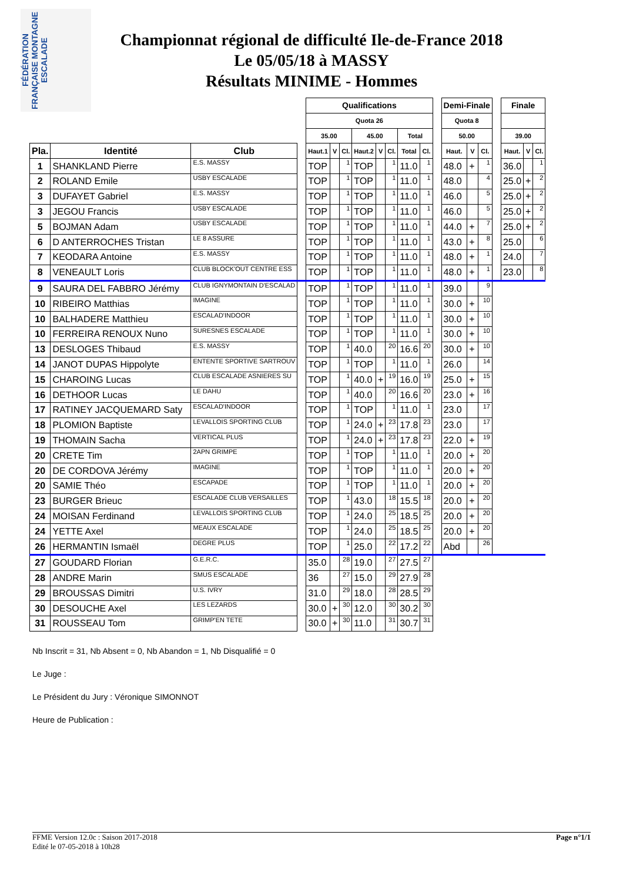FÉDÉRATION FRANÇAISE MONTAGNE ESCALADE
Championnat régional de difficulté Ile-de-France 2018
Le 05/05/18 à MASSY
Résultats MINIME - Hommes
| | | | | Qualifications | | | | | | | | | Demi-Finale | | | | Finale | | |
| | | | | Quota 26 | | | | | | | | | Quota 8 | | | | | | |
| | | | | 35.00 | | | 45.00 | | | Total | | | 50.00 | | | | 39.00 | | |
| Pla. | Identité | Club | | Haut.1 | V | Cl. | Haut.2 | V | Cl. | Total | Cl. | | Haut. | V | Cl. | | Haut. | V | Cl. |
| 1 | SHANKLAND Pierre | E.S. MASSY | | TOP | | 1 | TOP | | 1 | 11.0 | 1 | | 48.0 | + | 1 | | 36.0 | | 1 |
| 2 | ROLAND Emile | USBY ESCALADE | | TOP | | 1 | TOP | | 1 | 11.0 | 1 | | 48.0 | | 4 | | 25.0 | + | 2 |
| 3 | DUFAYET Gabriel | E.S. MASSY | | TOP | | 1 | TOP | | 1 | 11.0 | 1 | | 46.0 | | 5 | | 25.0 | + | 2 |
| 3 | JEGOU Francis | USBY ESCALADE | | TOP | | 1 | TOP | | 1 | 11.0 | 1 | | 46.0 | | 5 | | 25.0 | + | 2 |
| 5 | BOJMAN Adam | USBY ESCALADE | | TOP | | 1 | TOP | | 1 | 11.0 | 1 | | 44.0 | + | 7 | | 25.0 | + | 2 |
| 6 | D ANTERROCHES Tristan | LE 8 ASSURE | | TOP | | 1 | TOP | | 1 | 11.0 | 1 | | 43.0 | + | 8 | | 25.0 | | 6 |
| 7 | KEODARA Antoine | E.S. MASSY | | TOP | | 1 | TOP | | 1 | 11.0 | 1 | | 48.0 | + | 1 | | 24.0 | | 7 |
| 8 | VENEAULT Loris | CLUB BLOCK'OUT CENTRE ESS | | TOP | | 1 | TOP | | 1 | 11.0 | 1 | | 48.0 | + | 1 | | 23.0 | | 8 |
| 9 | SAURA DEL FABBRO Jérémy | CLUB IGNYMONTAIN D'ESCALAD | | TOP | | 1 | TOP | | 1 | 11.0 | 1 | | 39.0 | | 9 | | | | |
| 10 | RIBEIRO Matthias | IMAGINE | | TOP | | 1 | TOP | | 1 | 11.0 | 1 | | 30.0 | + | 10 | | | | |
| 10 | BALHADERE Matthieu | ESCALAD'INDOOR | | TOP | | 1 | TOP | | 1 | 11.0 | 1 | | 30.0 | + | 10 | | | | |
| 10 | FERREIRA RENOUX Nuno | SURESNES ESCALADE | | TOP | | 1 | TOP | | 1 | 11.0 | 1 | | 30.0 | + | 10 | | | | |
| 13 | DESLOGES Thibaud | E.S. MASSY | | TOP | | 1 | 40.0 | | 20 | 16.6 | 20 | | 30.0 | + | 10 | | | | |
| 14 | JANOT DUPAS Hippolyte | ENTENTE SPORTIVE SARTROUV | | TOP | | 1 | TOP | | 1 | 11.0 | 1 | | 26.0 | | 14 | | | | |
| 15 | CHAROING Lucas | CLUB ESCALADE ASNIERES SU | | TOP | | 1 | 40.0 | + | 19 | 16.0 | 19 | | 25.0 | + | 15 | | | | |
| 16 | DETHOOR Lucas | LE DAHU | | TOP | | 1 | 40.0 | | 20 | 16.6 | 20 | | 23.0 | + | 16 | | | | |
| 17 | RATINEY JACQUEMARD Saty | ESCALAD'INDOOR | | TOP | | 1 | TOP | | 1 | 11.0 | 1 | | 23.0 | | 17 | | | | |
| 18 | PLOMION Baptiste | LEVALLOIS SPORTING CLUB | | TOP | | 1 | 24.0 | + | 23 | 17.8 | 23 | | 23.0 | | 17 | | | | |
| 19 | THOMAIN Sacha | VERTICAL PLUS | | TOP | | 1 | 24.0 | + | 23 | 17.8 | 23 | | 22.0 | + | 19 | | | | |
| 20 | CRETE Tim | 2APN GRIMPE | | TOP | | 1 | TOP | | 1 | 11.0 | 1 | | 20.0 | + | 20 | | | | |
| 20 | DE CORDOVA Jérémy | IMAGINE | | TOP | | 1 | TOP | | 1 | 11.0 | 1 | | 20.0 | + | 20 | | | | |
| 20 | SAMIE Théo | ESCAPADE | | TOP | | 1 | TOP | | 1 | 11.0 | 1 | | 20.0 | + | 20 | | | | |
| 23 | BURGER Brieuc | ESCALADE CLUB VERSAILLES | | TOP | | 1 | 43.0 | | 18 | 15.5 | 18 | | 20.0 | + | 20 | | | | |
| 24 | MOISAN Ferdinand | LEVALLOIS SPORTING CLUB | | TOP | | 1 | 24.0 | | 25 | 18.5 | 25 | | 20.0 | + | 20 | | | | |
| 24 | YETTE Axel | MEAUX ESCALADE | | TOP | | 1 | 24.0 | | 25 | 18.5 | 25 | | 20.0 | + | 20 | | | | |
| 26 | HERMANTIN Ismaël | DEGRE PLUS | | TOP | | 1 | 25.0 | | 22 | 17.2 | 22 | | Abd | | 26 | | | | |
| 27 | GOUDARD Florian | G.E.R.C. | | 35.0 | | 28 | 19.0 | | 27 | 27.5 | 27 | | | | | | | | |
| 28 | ANDRE Marin | SMUS ESCALADE | | 36 | | 27 | 15.0 | | 29 | 27.9 | 28 | | | | | | | | |
| 29 | BROUSSAS Dimitri | U.S. IVRY | | 31.0 | | 29 | 18.0 | | 28 | 28.5 | 29 | | | | | | | | |
| 30 | DESOUCHE Axel | LES LEZARDS | | 30.0 | + | 30 | 12.0 | | 30 | 30.2 | 30 | | | | | | | | |
| 31 | ROUSSEAU Tom | GRIMP'EN TETE | | 30.0 | + | 30 | 11.0 | | 31 | 30.7 | 31 | | | | | | | | |
Nb Inscrit = 31, Nb Absent = 0, Nb Abandon = 1, Nb Disqualifié = 0
Le Juge :
Le Président du Jury : Véronique SIMONNOT
Heure de Publication :
FFME Version 12.0c : Saison 2017-2018
Edité le 07-05-2018 à 10h28
Page n°1/1